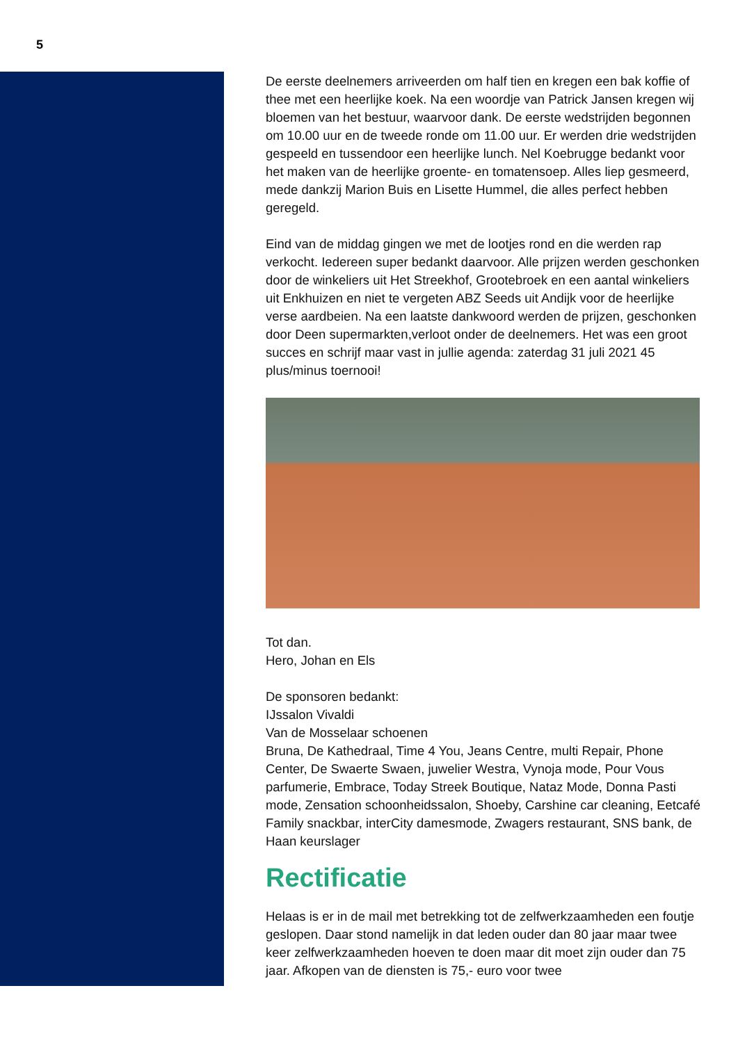5
De eerste deelnemers arriveerden om half tien en kregen een bak koffie of thee met een heerlijke koek. Na een woordje van Patrick Jansen kregen wij bloemen van het bestuur, waarvoor dank. De eerste wedstrijden begonnen om 10.00 uur en de tweede ronde om 11.00 uur. Er werden drie wedstrijden gespeeld en tussendoor een heerlijke lunch. Nel Koebrugge bedankt voor het maken van de heerlijke groente- en tomatensoep. Alles liep gesmeerd, mede dankzij Marion Buis en Lisette Hummel, die alles perfect hebben geregeld.
Eind van de middag gingen we met de lootjes rond en die werden rap verkocht. Iedereen super bedankt daarvoor. Alle prijzen werden geschonken door de winkeliers uit Het Streekhof, Grootebroek en een aantal winkeliers uit Enkhuizen en niet te vergeten ABZ Seeds uit Andijk voor de heerlijke verse aardbeien. Na een laatste dankwoord werden de prijzen, geschonken door Deen supermarkten,verloot onder de deelnemers. Het was een groot succes en schrijf maar vast in jullie agenda: zaterdag 31 juli 2021 45 plus/minus toernooi!
Tot dan.
Hero, Johan en Els
De sponsoren bedankt:
IJssalon Vivaldi
Van de Mosselaar schoenen
Bruna, De Kathedraal, Time 4 You, Jeans Centre, multi Repair, Phone Center, De Swaerte Swaen, juwelier Westra, Vynoja mode, Pour Vous parfumerie, Embrace, Today Streek Boutique, Nataz Mode, Donna Pasti mode, Zensation schoonheidssalon, Shoeby, Carshine car cleaning, Eetcafé Family snackbar, interCity damesmode, Zwagers restaurant, SNS bank, de Haan keurslager
Rectificatie
Helaas is er in de mail met betrekking tot de zelfwerkzaamheden een foutje geslopen. Daar stond namelijk in dat leden ouder dan 80 jaar maar twee keer zelfwerkzaamheden hoeven te doen maar dit moet zijn ouder dan 75 jaar. Afkopen van de diensten is 75,- euro voor twee